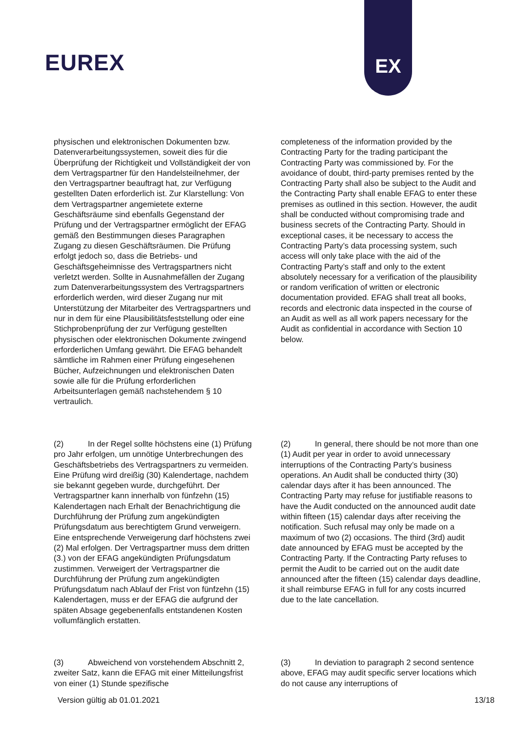EUREX
EX
physischen und elektronischen Dokumenten bzw. Datenverarbeitungssystemen, soweit dies für die Überprüfung der Richtigkeit und Vollständigkeit der von dem Vertragspartner für den Handelsteilnehmer, der den Vertragspartner beauftragt hat, zur Verfügung gestellten Daten erforderlich ist. Zur Klarstellung: Von dem Vertragspartner angemietete externe Geschäftsräume sind ebenfalls Gegenstand der Prüfung und der Vertragspartner ermöglicht der EFAG gemäß den Bestimmungen dieses Paragraphen Zugang zu diesen Geschäftsräumen. Die Prüfung erfolgt jedoch so, dass die Betriebs- und Geschäftsgeheimnisse des Vertragspartners nicht verletzt werden. Sollte in Ausnahmefällen der Zugang zum Datenverarbeitungssystem des Vertragspartners erforderlich werden, wird dieser Zugang nur mit Unterstützung der Mitarbeiter des Vertragspartners und nur in dem für eine Plausibilitätsfeststellung oder eine Stichprobenprüfung der zur Verfügung gestellten physischen oder elektronischen Dokumente zwingend erforderlichen Umfang gewährt. Die EFAG behandelt sämtliche im Rahmen einer Prüfung eingesehenen Bücher, Aufzeichnungen und elektronischen Daten sowie alle für die Prüfung erforderlichen Arbeitsunterlagen gemäß nachstehendem § 10 vertraulich.
completeness of the information provided by the Contracting Party for the trading participant the Contracting Party was commissioned by. For the avoidance of doubt, third-party premises rented by the Contracting Party shall also be subject to the Audit and the Contracting Party shall enable EFAG to enter these premises as outlined in this section. However, the audit shall be conducted without compromising trade and business secrets of the Contracting Party. Should in exceptional cases, it be necessary to access the Contracting Party’s data processing system, such access will only take place with the aid of the Contracting Party’s staff and only to the extent absolutely necessary for a verification of the plausibility or random verification of written or electronic documentation provided. EFAG shall treat all books, records and electronic data inspected in the course of an Audit as well as all work papers necessary for the Audit as confidential in accordance with Section 10 below.
(2) In der Regel sollte höchstens eine (1) Prüfung pro Jahr erfolgen, um unnötige Unterbrechungen des Geschäftsbetriebs des Vertragspartners zu vermeiden. Eine Prüfung wird dreißig (30) Kalendertage, nachdem sie bekannt gegeben wurde, durchgeführt. Der Vertragspartner kann innerhalb von fünfzehn (15) Kalendertagen nach Erhalt der Benachrichtigung die Durchführung der Prüfung zum angekündigten Prüfungsdatum aus berechtigtem Grund verweigern. Eine entsprechende Verweigerung darf höchstens zwei (2) Mal erfolgen. Der Vertragspartner muss dem dritten (3.) von der EFAG angekündigten Prüfungsdatum zustimmen. Verweigert der Vertragspartner die Durchführung der Prüfung zum angekündigten Prüfungsdatum nach Ablauf der Frist von fünfzehn (15) Kalendertagen, muss er der EFAG die aufgrund der späten Absage gegebenenfalls entstandenen Kosten vollumfänglich erstatten.
(2) In general, there should be not more than one (1) Audit per year in order to avoid unnecessary interruptions of the Contracting Party’s business operations. An Audit shall be conducted thirty (30) calendar days after it has been announced. The Contracting Party may refuse for justifiable reasons to have the Audit conducted on the announced audit date within fifteen (15) calendar days after receiving the notification. Such refusal may only be made on a maximum of two (2) occasions. The third (3rd) audit date announced by EFAG must be accepted by the Contracting Party. If the Contracting Party refuses to permit the Audit to be carried out on the audit date announced after the fifteen (15) calendar days deadline, it shall reimburse EFAG in full for any costs incurred due to the late cancellation.
(3) Abweichend von vorstehendem Abschnitt 2, zweiter Satz, kann die EFAG mit einer Mitteilungsfrist von einer (1) Stunde spezifische
(3) In deviation to paragraph 2 second sentence above, EFAG may audit specific server locations which do not cause any interruptions of
Version gültig ab 01.01.2021 13/18